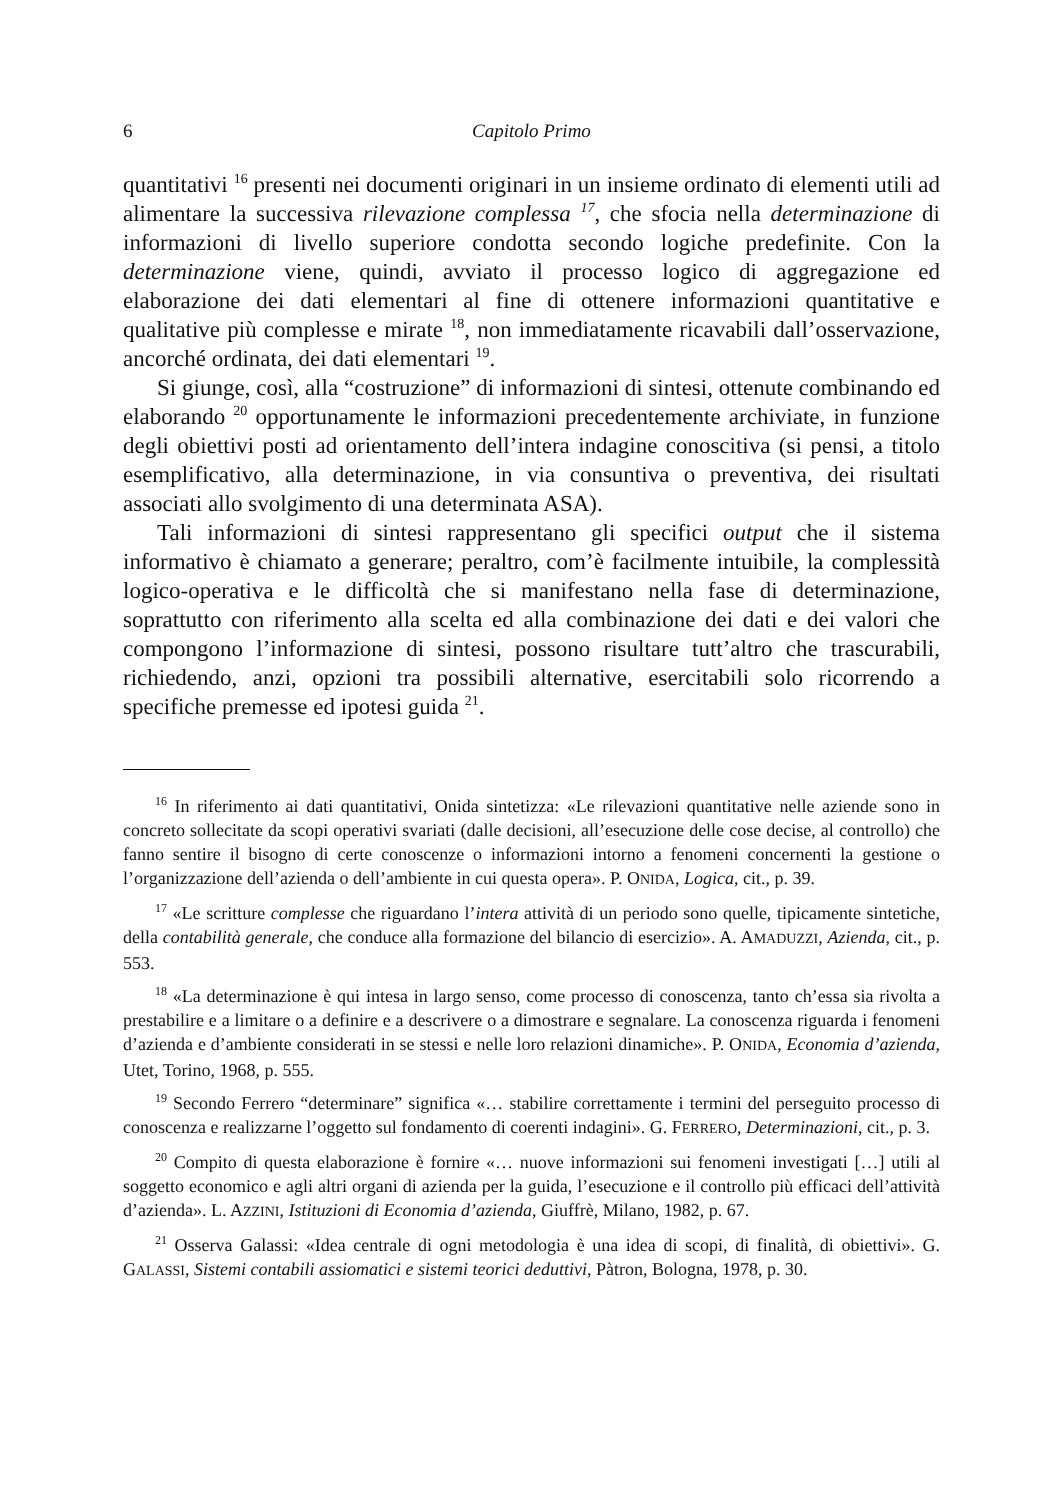6 Capitolo Primo
quantitativi <sup>16</sup> presenti nei documenti originari in un insieme ordinato di elementi utili ad alimentare la successiva rilevazione complessa <sup>17</sup>, che sfocia nella determinazione di informazioni di livello superiore condotta secondo logiche predefinite. Con la determinazione viene, quindi, avviato il processo logico di aggregazione ed elaborazione dei dati elementari al fine di ottenere informazioni quantitative e qualitative più complesse e mirate <sup>18</sup>, non immediatamente ricavabili dall’osservazione, ancorché ordinata, dei dati elementari <sup>19</sup>.
Si giunge, così, alla “costruzione” di informazioni di sintesi, ottenute combinando ed elaborando <sup>20</sup> opportunamente le informazioni precedentemente archiviate, in funzione degli obiettivi posti ad orientamento dell’intera indagine conoscitiva (si pensi, a titolo esemplificativo, alla determinazione, in via consuntiva o preventiva, dei risultati associati allo svolgimento di una determinata ASA).
Tali informazioni di sintesi rappresentano gli specifici output che il sistema informativo è chiamato a generare; peraltro, com’è facilmente intuibile, la complessità logico-operativa e le difficoltà che si manifestano nella fase di determinazione, soprattutto con riferimento alla scelta ed alla combinazione dei dati e dei valori che compongono l’informazione di sintesi, possono risultare tutt’altro che trascurabili, richiedendo, anzi, opzioni tra possibili alternative, esercitabili solo ricorrendo a specifiche premesse ed ipotesi guida <sup>21</sup>.
<sup>16</sup> In riferimento ai dati quantitativi, Onida sintetizza: «Le rilevazioni quantitative nelle aziende sono in concreto sollecitate da scopi operativi svariati (dalle decisioni, all’esecuzione delle cose decise, al controllo) che fanno sentire il bisogno di certe conoscenze o informazioni intorno a fenomeni concernenti la gestione o l’organizzazione dell’azienda o dell’ambiente in cui questa opera». P. ONIDA, Logica, cit., p. 39.
<sup>17</sup> «Le scritture complesse che riguardano l’intera attività di un periodo sono quelle, tipicamente sintetiche, della contabilità generale, che conduce alla formazione del bilancio di esercizio». A. AMADUZZI, Azienda, cit., p. 553.
<sup>18</sup> «La determinazione è qui intesa in largo senso, come processo di conoscenza, tanto ch’essa sia rivolta a prestabilire e a limitare o a definire e a descrivere o a dimostrare e segnalare. La conoscenza riguarda i fenomeni d’azienda e d’ambiente considerati in se stessi e nelle loro relazioni dinamiche». P. ONIDA, Economia d’azienda, Utet, Torino, 1968, p. 555.
<sup>19</sup> Secondo Ferrero “determinare” significa «… stabilire correttamente i termini del perseguito processo di conoscenza e realizzarne l’oggetto sul fondamento di coerenti indagini». G. FERRERO, Determinazioni, cit., p. 3.
<sup>20</sup> Compito di questa elaborazione è fornire «… nuove informazioni sui fenomeni investigati […] utili al soggetto economico e agli altri organi di azienda per la guida, l’esecuzione e il controllo più efficaci dell’attività d’azienda». L. AZZINI, Istituzioni di Economia d’azienda, Giuffrè, Milano, 1982, p. 67.
<sup>21</sup> Osserva Galassi: «Idea centrale di ogni metodologia è una idea di scopi, di finalità, di obiettivi». G. GALASSI, Sistemi contabili assiomatici e sistemi teorici deduttivi, Pàtron, Bologna, 1978, p. 30.